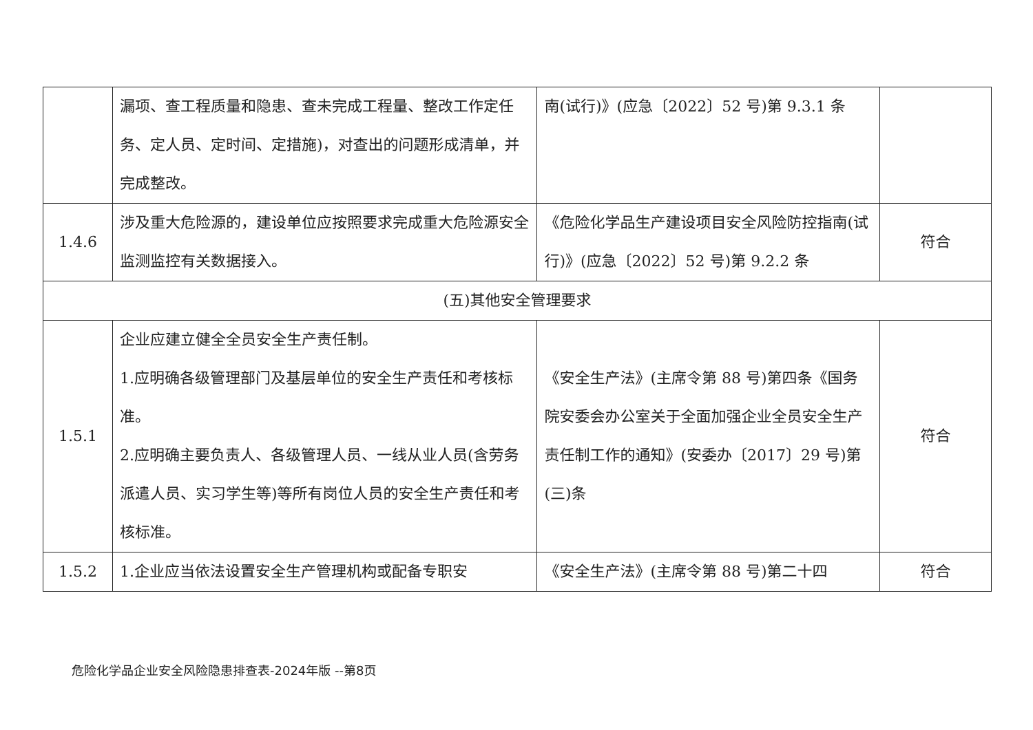| | 漏项、查工程质量和隐患、查未完成工程量、整改工作定任务、定人员、定时间、定措施)，对查出的问题形成清单，并完成整改。 | 南(试行)》(应急〔2022〕52 号)第 9.3.1 条 | |
| 1.4.6 | 涉及重大危险源的，建设单位应按照要求完成重大危险源安全监测监控有关数据接入。 | 《危险化学品生产建设项目安全风险防控指南(试行)》(应急〔2022〕52 号)第 9.2.2 条 | 符合 |
| (五)其他安全管理要求 | | | |
| 1.5.1 | 企业应建立健全全员安全生产责任制。 1.应明确各级管理部门及基层单位的安全生产责任和考核标准。 2.应明确主要负责人、各级管理人员、一线从业人员(含劳务派遣人员、实习学生等)等所有岗位人员的安全生产责任和考核标准。 | 《安全生产法》(主席令第 88 号)第四条《国务院安委会办公室关于全面加强企业全员安全生产责任制工作的通知》(安委办〔2017〕29 号)第(三)条 | 符合 |
| 1.5.2 | 1.企业应当依法设置安全生产管理机构或配备专职安 | 《安全生产法》(主席令第 88 号)第二十四 | 符合 |
危险化学品企业安全风险隐患排查表-2024年版 --第8页